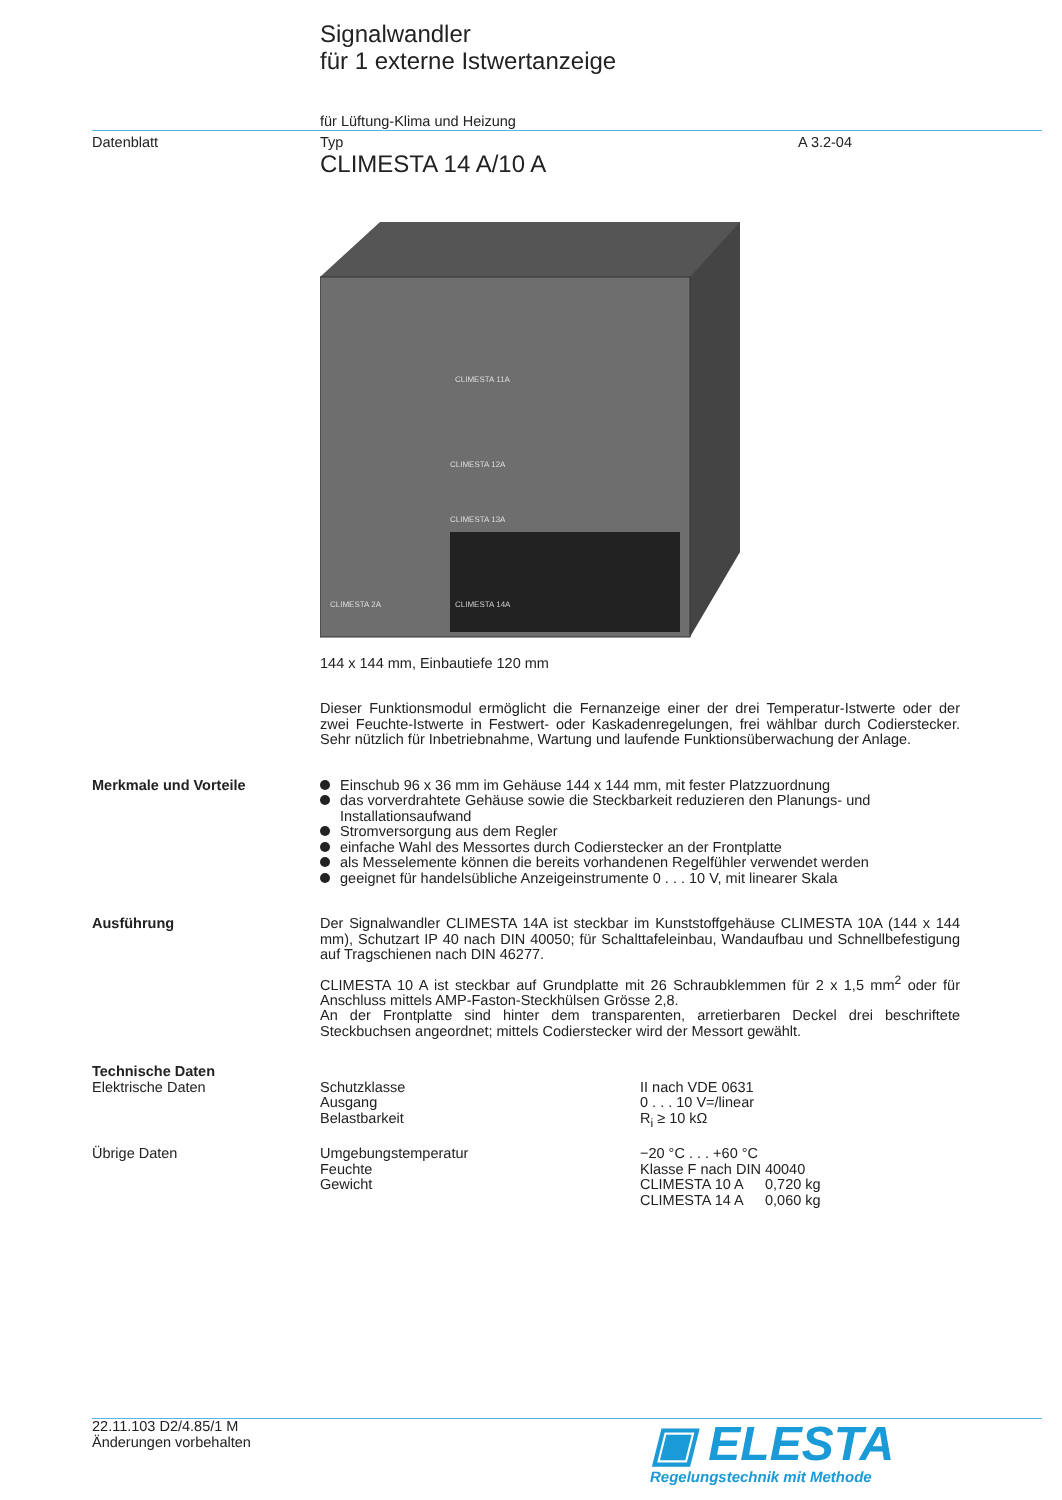Signalwandler
für 1 externe Istwertanzeige
für Lüftung-Klima und Heizung
Datenblatt Typ A 3.2-04
CLIMESTA 14 A/10 A
CLIMESTA 14A
CLIMESTA 2A
CLIMESTA 11A
CLIMESTA 12A
CLIMESTA 13A
144 x 144 mm, Einbautiefe 120 mm
Dieser Funktionsmodul ermöglicht die Fernanzeige einer der drei Temperatur-Istwerte oder der zwei Feuchte-Istwerte in Festwert- oder Kaskadenregelungen, frei wählbar durch Codierstecker. Sehr nützlich für Inbetriebnahme, Wartung und laufende Funktionsüberwachung der Anlage.
Merkmale und Vorteile Einschub 96 x 36 mm im Gehäuse 144 x 144 mm, mit fester Platzzuordnung
das vorverdrahtete Gehäuse sowie die Steckbarkeit reduzieren den Planungs- und Installationsaufwand
Stromversorgung aus dem Regler
einfache Wahl des Messortes durch Codierstecker an der Frontplatte
als Messelemente können die bereits vorhandenen Regelfühler verwendet werden
geeignet für handelsübliche Anzeigeinstrumente 0 . . . 10 V, mit linearer Skala
Ausführung Der Signalwandler CLIMESTA 14A ist steckbar im Kunststoffgehäuse CLIMESTA 10A (144 x 144 mm), Schutzart IP 40 nach DIN 40050; für Schalttafeleinbau, Wandaufbau und Schnellbefestigung auf Tragschienen nach DIN 46277.
CLIMESTA 10 A ist steckbar auf Grundplatte mit 26 Schraubklemmen für 2 x 1,5 mm<sup>2</sup> oder für Anschluss mittels AMP-Faston-Steckhülsen Grösse 2,8.
An der Frontplatte sind hinter dem transparenten, arretierbaren Deckel drei beschriftete Steckbuchsen angeordnet; mittels Codierstecker wird der Messort gewählt.
Technische Daten
Elektrische Daten
| Schutzklasse | II nach VDE 0631 |
| Ausgang | 0 . . . 10 V=/linear |
| Belastbarkeit | R<sub>i</sub> ≥ 10 kΩ |
Übrige Daten
| Umgebungstemperatur | −20 °C . . . +60 °C | |
| Feuchte | Klasse F nach DIN 40040 | |
| Gewicht | CLIMESTA 10 A | 0,720 kg |
| | CLIMESTA 14 A | 0,060 kg |
22.11.103 D2/4.85/1 M
Änderungen vorbehalten
▣ ELESTA
Regelungstechnik mit Methode